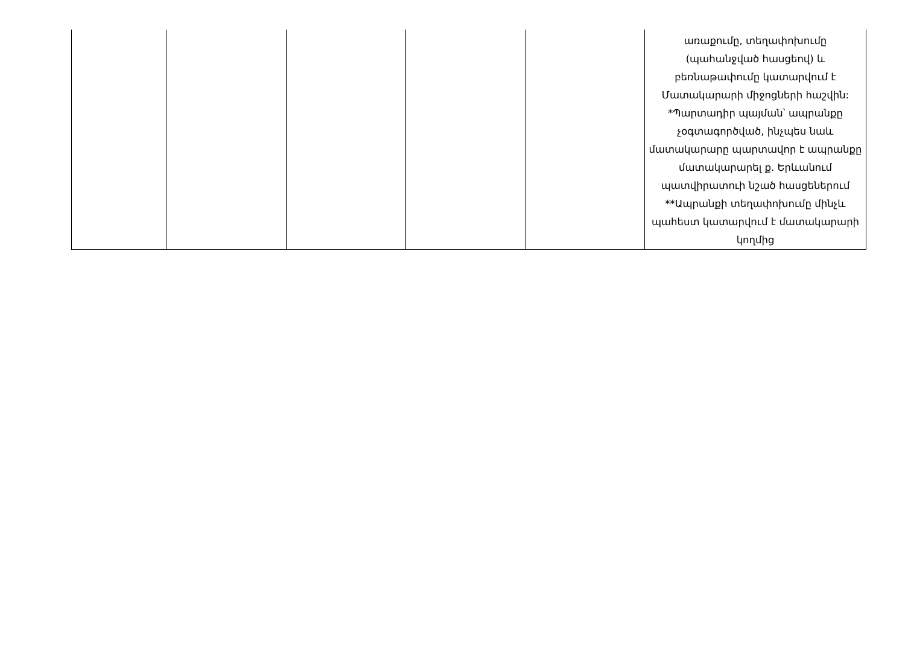| | | | | | առաքումը, տեղափոխումը (պահանջված հասցեով) և բեռնաթափումը կատարվում է Մատակարարի միջոցների հաշվին: *Պարտադիր պայման՝ ապրանքը չօգտագործված, ինչպես նաև մատակարարը պարտավոր է ապրանքը մատակարարել ք. Երևանում պատվիրատուի նշած հասցեներում **Ապրանքի տեղափոխումը մինչև պահեստ կատարվում է մատակարարի կողմից |